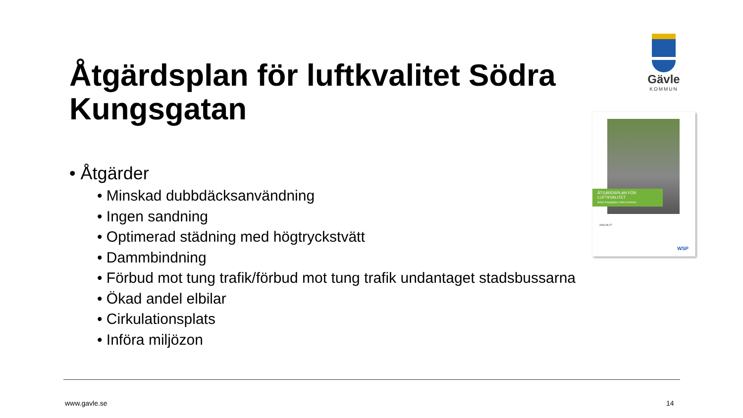Åtgärdsplan för luftkvalitet Södra Kungsgatan
Gävle
KOMMUN
ÅTGÄRDSPLAN FÖR
LUFTKVALITET
Södra Kungsgatan, Gävle Kommun
2016-09-27
WSP
• Åtgärder
• Minskad dubbdäcksanvändning
• Ingen sandning
• Optimerad städning med högtryckstvätt
• Dammbindning
• Förbud mot tung trafik/förbud mot tung trafik undantaget stadsbussarna
• Ökad andel elbilar
• Cirkulationsplats
• Införa miljözon
www.gavle.se 14